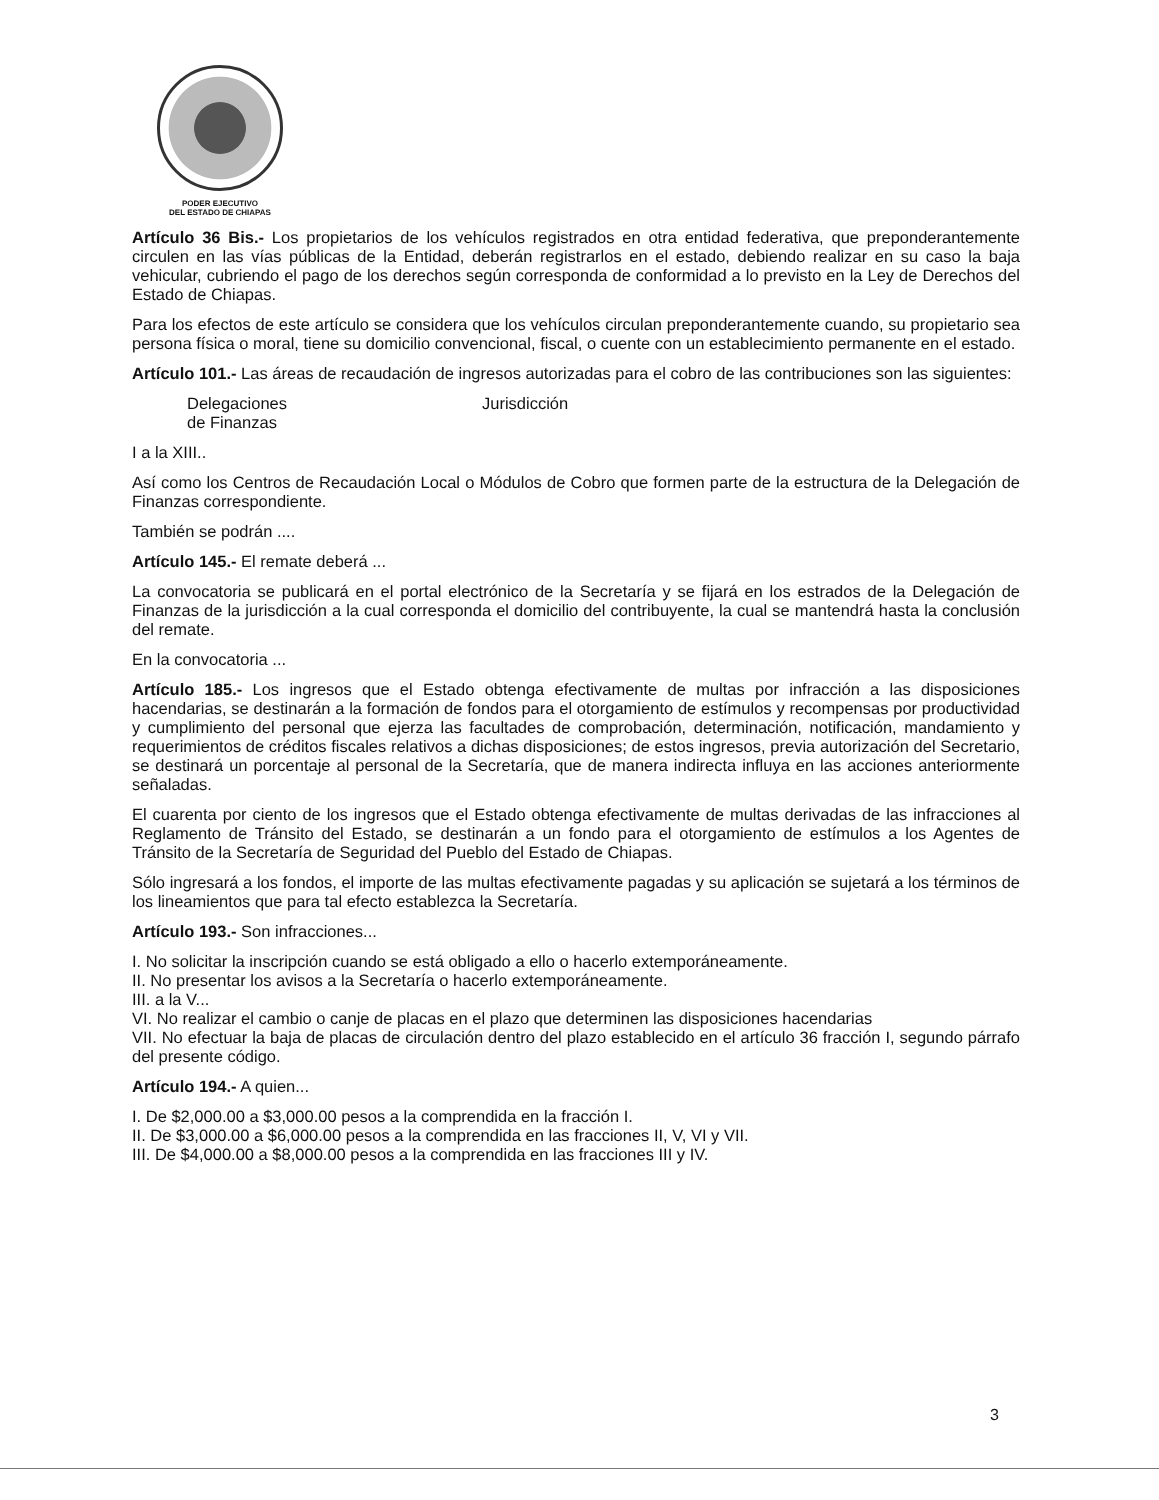PODER EJECUTIVO
DEL ESTADO DE CHIAPAS
Artículo 36 Bis.- Los propietarios de los vehículos registrados en otra entidad federativa, que preponderantemente circulen en las vías públicas de la Entidad, deberán registrarlos en el estado, debiendo realizar en su caso la baja vehicular, cubriendo el pago de los derechos según corresponda de conformidad a lo previsto en la Ley de Derechos del Estado de Chiapas.
Para los efectos de este artículo se considera que los vehículos circulan preponderantemente cuando, su propietario sea persona física o moral, tiene su domicilio convencional, fiscal, o cuente con un establecimiento permanente en el estado.
Artículo 101.- Las áreas de recaudación de ingresos autorizadas para el cobro de las contribuciones son las siguientes:
Delegaciones
de Finanzas
Jurisdicción
I a la XIII..
Así como los Centros de Recaudación Local o Módulos de Cobro que formen parte de la estructura de la Delegación de Finanzas correspondiente.
También se podrán ....
Artículo 145.- El remate deberá ...
La convocatoria se publicará en el portal electrónico de la Secretaría y se fijará en los estrados de la Delegación de Finanzas de la jurisdicción a la cual corresponda el domicilio del contribuyente, la cual se mantendrá hasta la conclusión del remate.
En la convocatoria ...
Artículo 185.- Los ingresos que el Estado obtenga efectivamente de multas por infracción a las disposiciones hacendarias, se destinarán a la formación de fondos para el otorgamiento de estímulos y recompensas por productividad y cumplimiento del personal que ejerza las facultades de comprobación, determinación, notificación, mandamiento y requerimientos de créditos fiscales relativos a dichas disposiciones; de estos ingresos, previa autorización del Secretario, se destinará un porcentaje al personal de la Secretaría, que de manera indirecta influya en las acciones anteriormente señaladas.
El cuarenta por ciento de los ingresos que el Estado obtenga efectivamente de multas derivadas de las infracciones al Reglamento de Tránsito del Estado, se destinarán a un fondo para el otorgamiento de estímulos a los Agentes de Tránsito de la Secretaría de Seguridad del Pueblo del Estado de Chiapas.
Sólo ingresará a los fondos, el importe de las multas efectivamente pagadas y su aplicación se sujetará a los términos de los lineamientos que para tal efecto establezca la Secretaría.
Artículo 193.- Son infracciones...
I. No solicitar la inscripción cuando se está obligado a ello o hacerlo extemporáneamente.
II. No presentar los avisos a la Secretaría o hacerlo extemporáneamente.
III. a la V...
VI. No realizar el cambio o canje de placas en el plazo que determinen las disposiciones hacendarias
VII. No efectuar la baja de placas de circulación dentro del plazo establecido en el artículo 36 fracción I, segundo párrafo del presente código.
Artículo 194.- A quien...
I. De $2,000.00 a $3,000.00 pesos a la comprendida en la fracción I.
II. De $3,000.00 a $6,000.00 pesos a la comprendida en las fracciones II, V, VI y VII.
III. De $4,000.00 a $8,000.00 pesos a la comprendida en las fracciones III y IV.
3